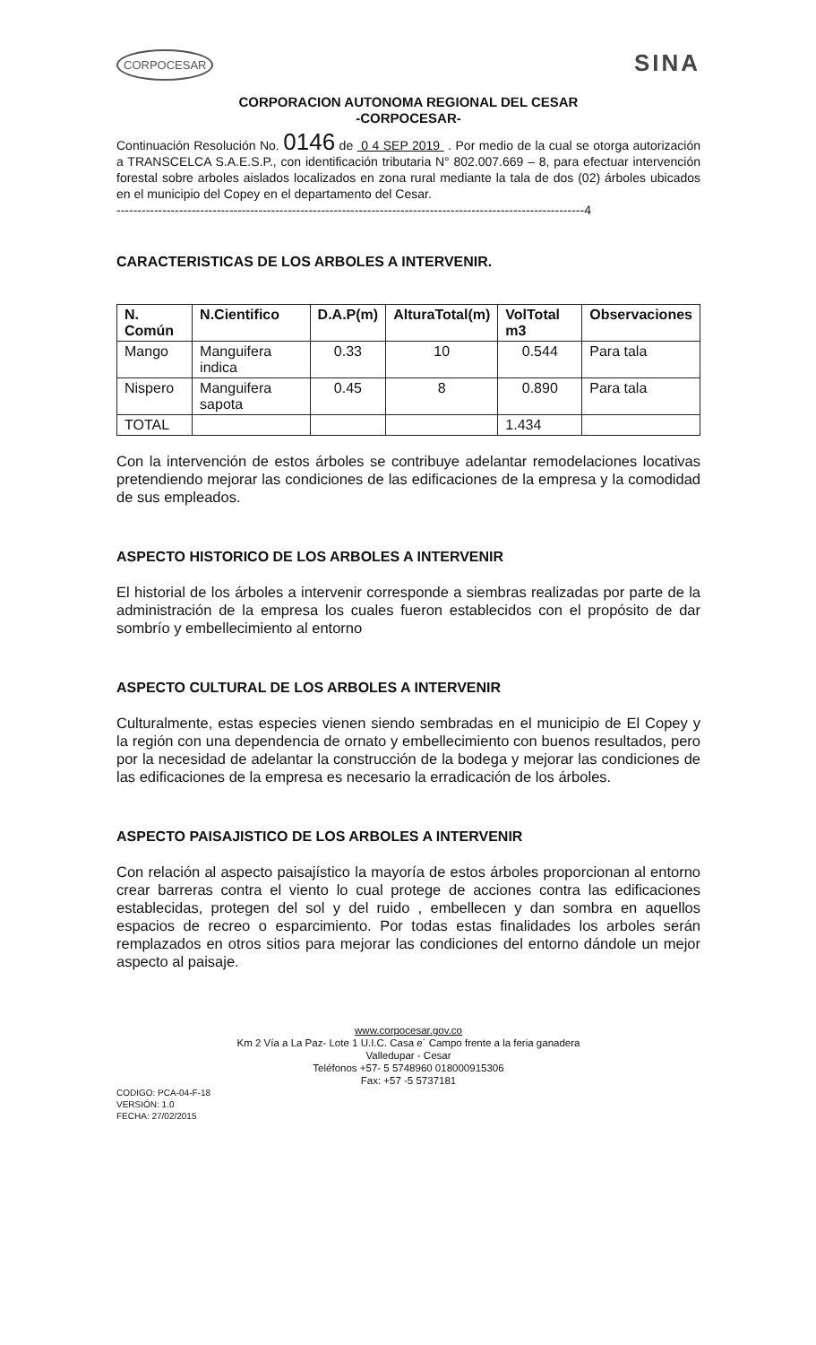CORPOCESAR SINA
CORPORACION AUTONOMA REGIONAL DEL CESAR
-CORPOCESAR-
Continuación Resolución No. 0146 de 0 4 SEP 2019 . Por medio de la cual se otorga autorización a TRANSCELCA S.A.E.S.P., con identificación tributaria N° 802.007.669 – 8, para efectuar intervención forestal sobre arboles aislados localizados en zona rural mediante la tala de dos (02) árboles ubicados en el municipio del Copey en el departamento del Cesar.
----------------------------------------------------------------------------------------------------------------4
CARACTERISTICAS DE LOS ARBOLES A INTERVENIR.
| N. Común | N.Cientifico | D.A.P(m) | AlturaTotal(m) | VolTotal m3 | Observaciones |
| --- | --- | --- | --- | --- | --- |
| Mango | Manguifera indica | 0.33 | 10 | 0.544 | Para tala |
| Nispero | Manguifera sapota | 0.45 | 8 | 0.890 | Para tala |
| TOTAL | | | | 1.434 | |
Con la intervención de estos árboles se contribuye adelantar remodelaciones locativas pretendiendo mejorar las condiciones de las edificaciones de la empresa y la comodidad de sus empleados.
ASPECTO HISTORICO DE LOS ARBOLES A INTERVENIR
El historial de los árboles a intervenir corresponde a siembras realizadas por parte de la administración de la empresa los cuales fueron establecidos con el propósito de dar sombrío y embellecimiento al entorno
ASPECTO CULTURAL DE LOS ARBOLES A INTERVENIR
Culturalmente, estas especies vienen siendo sembradas en el municipio de El Copey y la región con una dependencia de ornato y embellecimiento con buenos resultados, pero por la necesidad de adelantar la construcción de la bodega y mejorar las condiciones de las edificaciones de la empresa es necesario la erradicación de los árboles.
ASPECTO PAISAJISTICO DE LOS ARBOLES A INTERVENIR
Con relación al aspecto paisajístico la mayoría de estos árboles proporcionan al entorno crear barreras contra el viento lo cual protege de acciones contra las edificaciones establecidas, protegen del sol y del ruido , embellecen y dan sombra en aquellos espacios de recreo o esparcimiento. Por todas estas finalidades los arboles serán remplazados en otros sitios para mejorar las condiciones del entorno dándole un mejor aspecto al paisaje.
www.corpocesar.gov.co
Km 2 Vía a La Paz- Lote 1 U.I.C. Casa e´ Campo frente a la feria ganadera
Valledupar - Cesar
Teléfonos +57- 5 5748960 018000915306
Fax: +57 -5 5737181
CODIGO: PCA-04-F-18
VERSIÓN: 1.0
FECHA: 27/02/2015